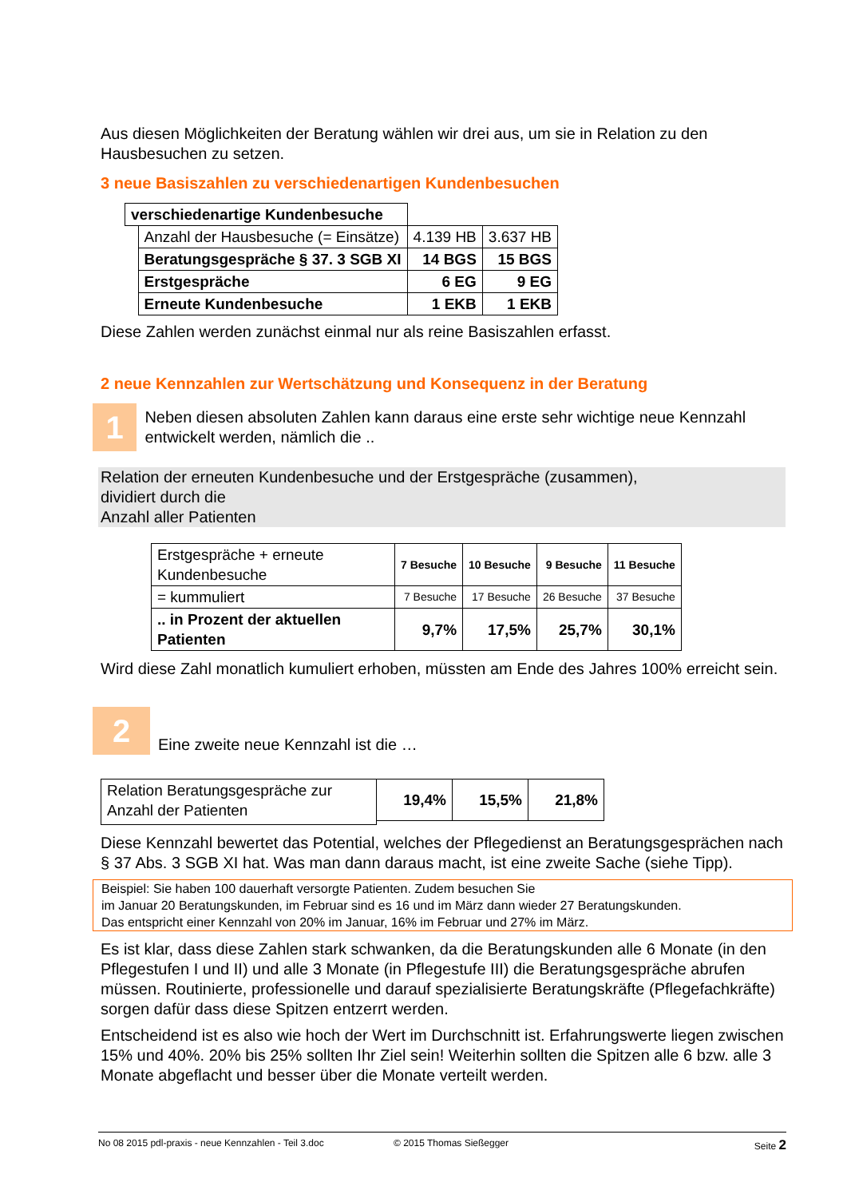Aus diesen Möglichkeiten der Beratung wählen wir drei aus, um sie in Relation zu den Hausbesuchen zu setzen.
3 neue Basiszahlen zu verschiedenartigen Kundenbesuchen
| verschiedenartige Kundenbesuche | | | |
| | Anzahl der Hausbesuche (= Einsätze) | 4.139 HB | 3.637 HB |
| | Beratungsgespräche § 37. 3 SGB XI | 14 BGS | 15 BGS |
| | Erstgespräche | 6 EG | 9 EG |
| | Erneute Kundenbesuche | 1 EKB | 1 EKB |
Diese Zahlen werden zunächst einmal nur als reine Basiszahlen erfasst.
2 neue Kennzahlen zur Wertschätzung und Konsequenz in der Beratung
1
Neben diesen absoluten Zahlen kann daraus eine erste sehr wichtige neue Kennzahl entwickelt werden, nämlich die ..
Relation der erneuten Kundenbesuche und der Erstgespräche (zusammen),
dividiert durch die
Anzahl aller Patienten
| Erstgespräche + erneute Kundenbesuche | 7 Besuche | 10 Besuche | 9 Besuche | 11 Besuche |
| = kummuliert | 7 Besuche | 17 Besuche | 26 Besuche | 37 Besuche |
| .. in Prozent der aktuellen Patienten | 9,7% | 17,5% | 25,7% | 30,1% |
Wird diese Zahl monatlich kumuliert erhoben, müssten am Ende des Jahres 100% erreicht sein.
2
Eine zweite neue Kennzahl ist die …
| Relation Beratungsgespräche zur Anzahl der Patienten | 19,4% | 15,5% | 21,8% |
Diese Kennzahl bewertet das Potential, welches der Pflegedienst an Beratungsgesprächen nach § 37 Abs. 3 SGB XI hat. Was man dann daraus macht, ist eine zweite Sache (siehe Tipp).
Beispiel: Sie haben 100 dauerhaft versorgte Patienten. Zudem besuchen Sie
im Januar 20 Beratungskunden, im Februar sind es 16 und im März dann wieder 27 Beratungskunden.
Das entspricht einer Kennzahl von 20% im Januar, 16% im Februar und 27% im März.
Es ist klar, dass diese Zahlen stark schwanken, da die Beratungskunden alle 6 Monate (in den Pflegestufen I und II) und alle 3 Monate (in Pflegestufe III) die Beratungsgespräche abrufen müssen. Routinierte, professionelle und darauf spezialisierte Beratungskräfte (Pflegefachkräfte) sorgen dafür dass diese Spitzen entzerrt werden.
Entscheidend ist es also wie hoch der Wert im Durchschnitt ist. Erfahrungswerte liegen zwischen 15% und 40%. 20% bis 25% sollten Ihr Ziel sein! Weiterhin sollten die Spitzen alle 6 bzw. alle 3 Monate abgeflacht und besser über die Monate verteilt werden.
No 08 2015 pdl-praxis - neue Kennzahlen - Teil 3.doc © 2015 Thomas Sießegger Seite 2